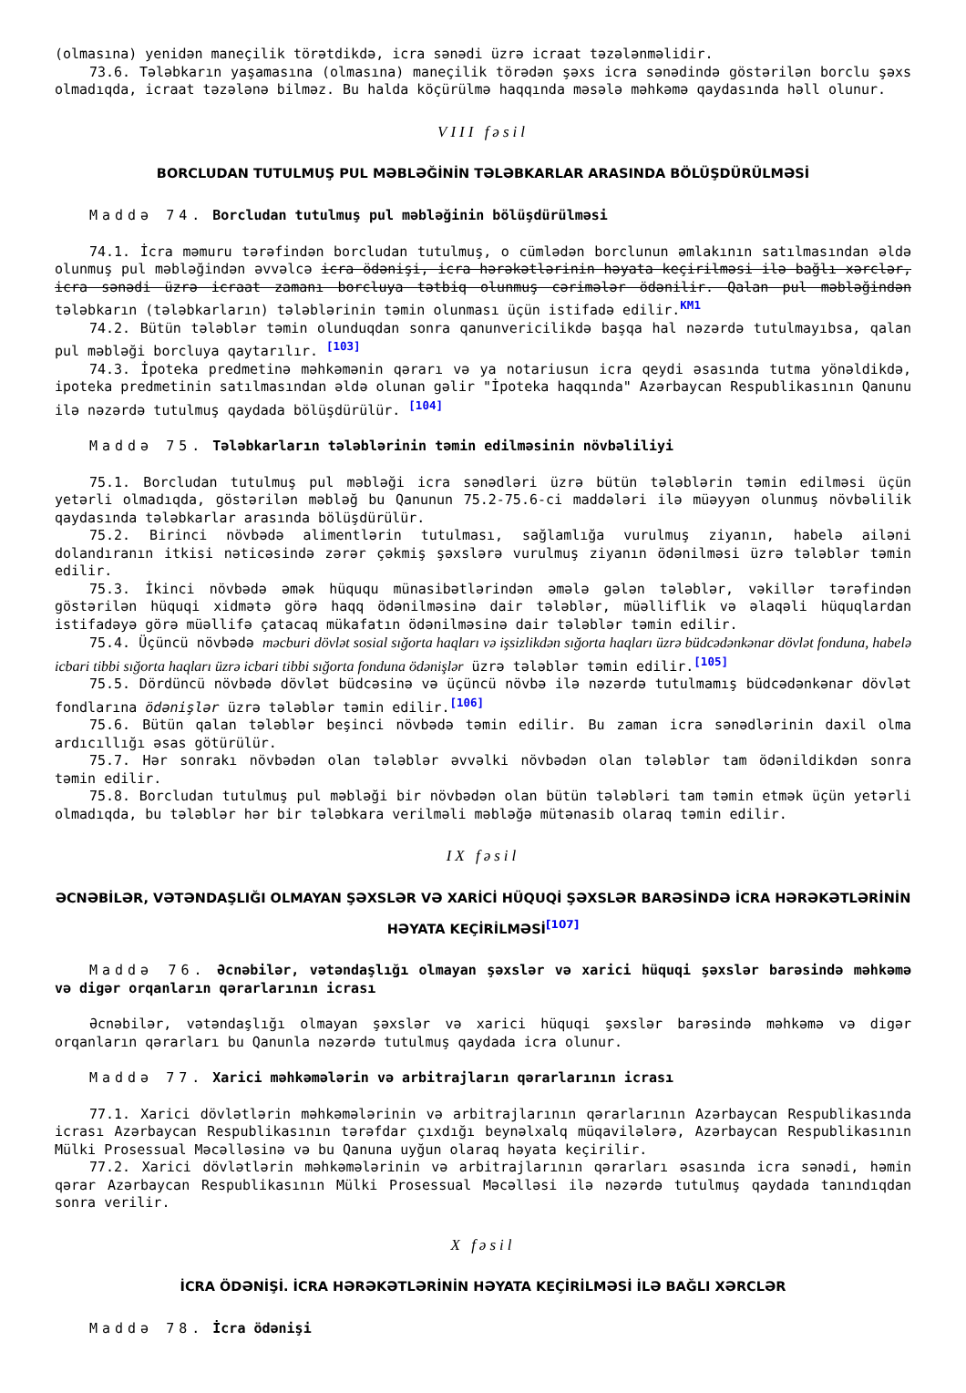(olmasına) yenidən maneçilik törətdikdə, icra sənədi üzrə icraat təzələnməlidir.
73.6. Tələbkarın yaşamasına (olmasına) maneçilik törədən şəxs icra sənədində göstərilən borclu şəxs olmadıqda, icraat təzələnə bilməz. Bu halda köçürülmə haqqında məsələ məhkəmə qaydasında həll olunur.
VIII fəsil
BORCLUDAN TUTULMUŞ PUL MƏBLƏĞİNİN TƏLƏBKARLAR ARASINDA BÖLÜŞDÜRÜLMƏSİ
Maddə 74. Borcludan tutulmuş pul məbləğinin bölüşdürülməsi
74.1. İcra məmuru tərəfindən borcludan tutulmuş, o cümlədən borclunun əmlakının satılmasından əldə olunmuş pul məbləğindən əvvəlcə icra ödənişi, icra hərəkətlərinin həyata keçirilməsi ilə bağlı xərclər, icra sənədi üzrə icraat zamanı borcluya tətbiq olunmuş cərimələr ödənilir. Qalan pul məbləğindən tələbkarın (tələbkarların) tələblərinin təmin olunması üçün istifadə edilir.<sup>KM1</sup>
74.2. Bütün tələblər təmin olunduqdan sonra qanunvericilikdə başqa hal nəzərdə tutulmayıbsa, qalan pul məbləği borcluya qaytarılır. <sup>[103]</sup>
74.3. İpoteka predmetinə məhkəmənin qərarı və ya notariusun icra qeydi əsasında tutma yönəldikdə, ipoteka predmetinin satılmasından əldə olunan gəlir "İpoteka haqqında" Azərbaycan Respublikasının Qanunu ilə nəzərdə tutulmuş qaydada bölüşdürülür. <sup>[104]</sup>
Maddə 75. Tələbkarların tələblərinin təmin edilməsinin növbəliliyi
75.1. Borcludan tutulmuş pul məbləği icra sənədləri üzrə bütün tələblərin təmin edilməsi üçün yetərli olmadıqda, göstərilən məbləğ bu Qanunun 75.2-75.6-ci maddələri ilə müəyyən olunmuş növbəlilik qaydasında tələbkarlar arasında bölüşdürülür.
75.2. Birinci növbədə alimentlərin tutulması, sağlamlığa vurulmuş ziyanın, habelə ailəni dolandıranın itkisi nəticəsində zərər çəkmiş şəxslərə vurulmuş ziyanın ödənilməsi üzrə tələblər təmin edilir.
75.3. İkinci növbədə əmək hüququ münasibətlərindən əmələ gələn tələblər, vəkillər tərəfindən göstərilən hüquqi xidmətə görə haqq ödənilməsinə dair tələblər, müəlliflik və əlaqəli hüquqlardan istifadəyə görə müəllifə çatacaq mükafatın ödənilməsinə dair tələblər təmin edilir.
75.4. Üçüncü növbədə məcburi dövlət sosial sığorta haqları və işsizlikdən sığorta haqları üzrə büdcədənkənar dövlət fonduna, habelə icbari tibbi sığorta haqları üzrə icbari tibbi sığorta fonduna ödənişlər üzrə tələblər təmin edilir.<sup>[105]</sup>
75.5. Dördüncü növbədə dövlət büdcəsinə və üçüncü növbə ilə nəzərdə tutulmamış büdcədənkənar dövlət fondlarına ödənişlər üzrə tələblər təmin edilir.<sup>[106]</sup>
75.6. Bütün qalan tələblər beşinci növbədə təmin edilir. Bu zaman icra sənədlərinin daxil olma ardıcıllığı əsas götürülür.
75.7. Hər sonrakı növbədən olan tələblər əvvəlki növbədən olan tələblər tam ödənildikdən sonra təmin edilir.
75.8. Borcludan tutulmuş pul məbləği bir növbədən olan bütün tələbləri tam təmin etmək üçün yetərli olmadıqda, bu tələblər hər bir tələbkara verilməli məbləğə mütənasib olaraq təmin edilir.
IX fəsil
ƏCNƏBİLƏR, VƏTƏNDAŞLIĞI OLMAYAN ŞƏXSLƏR VƏ XARİCİ HÜQUQİ ŞƏXSLƏR BARƏSİNDƏ İCRA HƏRƏKƏTLƏRİNİN HƏYATA KEÇİRİLMƏSİ<sup>[107]</sup>
Maddə 76. Əcnəbilər, vətəndaşlığı olmayan şəxslər və xarici hüquqi şəxslər barəsində məhkəmə və digər orqanların qərarlarının icrası
Əcnəbilər, vətəndaşlığı olmayan şəxslər və xarici hüquqi şəxslər barəsində məhkəmə və digər orqanların qərarları bu Qanunla nəzərdə tutulmuş qaydada icra olunur.
Maddə 77. Xarici məhkəmələrin və arbitrajların qərarlarının icrası
77.1. Xarici dövlətlərin məhkəmələrinin və arbitrajlarının qərarlarının Azərbaycan Respublikasında icrası Azərbaycan Respublikasının tərəfdar çıxdığı beynəlxalq müqavilələrə, Azərbaycan Respublikasının Mülki Prosessual Məcəlləsinə və bu Qanuna uyğun olaraq həyata keçirilir.
77.2. Xarici dövlətlərin məhkəmələrinin və arbitrajlarının qərarları əsasında icra sənədi, həmin qərar Azərbaycan Respublikasının Mülki Prosessual Məcəlləsi ilə nəzərdə tutulmuş qaydada tanındıqdan sonra verilir.
X fəsil
İCRA ÖDƏNİŞİ. İCRA HƏRƏKƏTLƏRİNİN HƏYATA KEÇİRİLMƏSİ İLƏ BAĞLI XƏRCLƏR
Maddə 78. İcra ödənişi